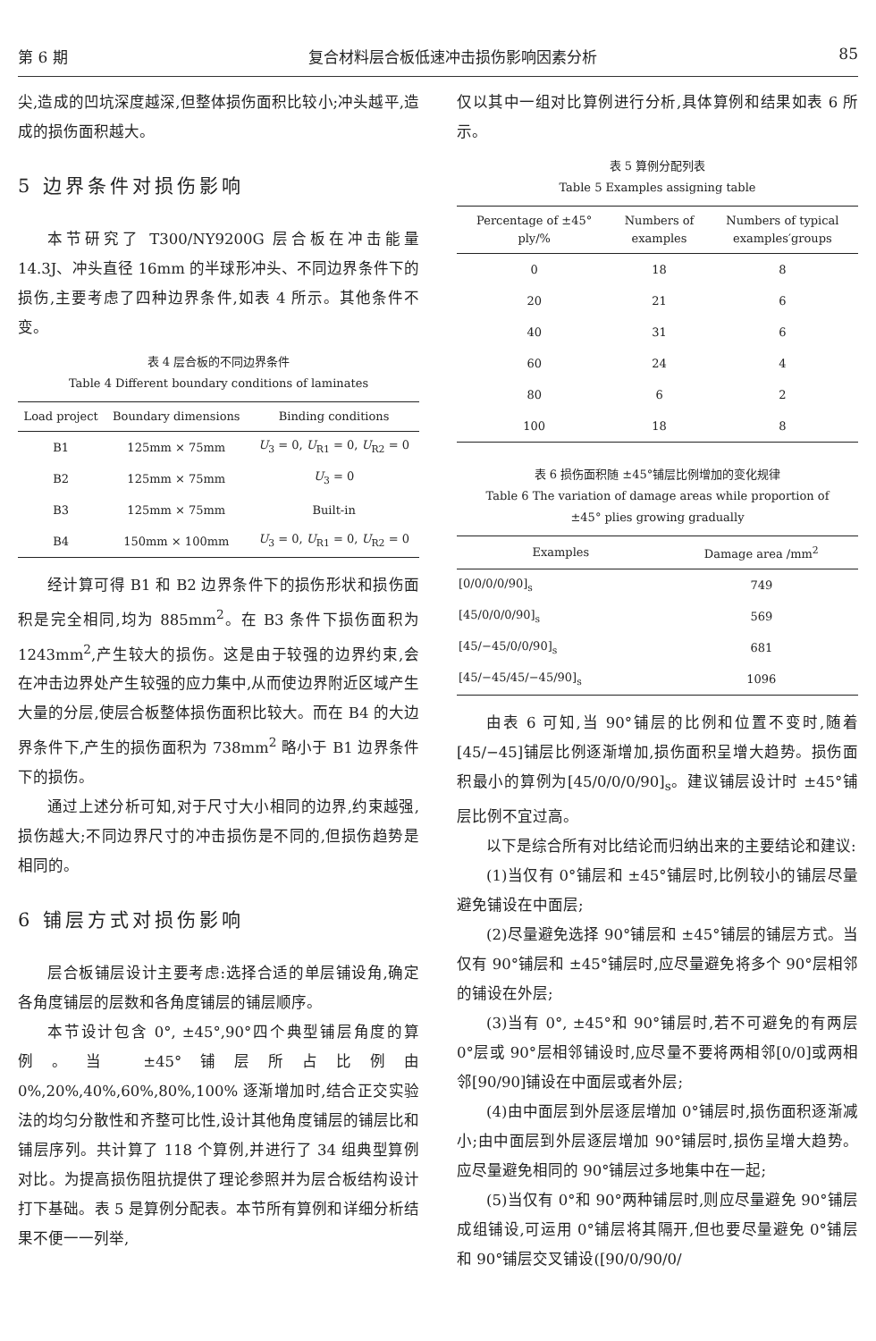第 6 期 复合材料层合板低速冲击损伤影响因素分析 85
尖,造成的凹坑深度越深,但整体损伤面积比较小;冲头越平,造成的损伤面积越大。
5 边界条件对损伤影响
本节研究了 T300/NY9200G 层合板在冲击能量 14.3J、冲头直径 16mm 的半球形冲头、不同边界条件下的损伤,主要考虑了四种边界条件,如表 4 所示。其他条件不变。
表 4 层合板的不同边界条件
Table 4 Different boundary conditions of laminates
| Load project | Boundary dimensions | Binding conditions |
| --- | --- | --- |
| B1 | 125mm × 75mm | U<sub>3</sub> = 0, U<sub>R1</sub> = 0, U<sub>R2</sub> = 0 |
| B2 | 125mm × 75mm | U<sub>3</sub> = 0 |
| B3 | 125mm × 75mm | Built-in |
| B4 | 150mm × 100mm | U<sub>3</sub> = 0, U<sub>R1</sub> = 0, U<sub>R2</sub> = 0 |
经计算可得 B1 和 B2 边界条件下的损伤形状和损伤面积是完全相同,均为 885mm<sup>2</sup>。在 B3 条件下损伤面积为 1243mm<sup>2</sup>,产生较大的损伤。这是由于较强的边界约束,会在冲击边界处产生较强的应力集中,从而使边界附近区域产生大量的分层,使层合板整体损伤面积比较大。而在 B4 的大边界条件下,产生的损伤面积为 738mm<sup>2</sup> 略小于 B1 边界条件下的损伤。
通过上述分析可知,对于尺寸大小相同的边界,约束越强,损伤越大;不同边界尺寸的冲击损伤是不同的,但损伤趋势是相同的。
6 铺层方式对损伤影响
层合板铺层设计主要考虑:选择合适的单层铺设角,确定各角度铺层的层数和各角度铺层的铺层顺序。
本节设计包含 0°, ±45°,90°四个典型铺层角度的算例。当 ±45°铺层所占比例由 0%,20%,40%,60%,80%,100% 逐渐增加时,结合正交实验法的均匀分散性和齐整可比性,设计其他角度铺层的铺层比和铺层序列。共计算了 118 个算例,并进行了 34 组典型算例对比。为提高损伤阻抗提供了理论参照并为层合板结构设计打下基础。表 5 是算例分配表。本节所有算例和详细分析结果不便一一列举,
仅以其中一组对比算例进行分析,具体算例和结果如表 6 所示。
表 5 算例分配列表
Table 5 Examples assigning table
| Percentage of ±45° ply/% | Numbers of examples | Numbers of typical examples′groups |
| --- | --- | --- |
| 0 | 18 | 8 |
| 20 | 21 | 6 |
| 40 | 31 | 6 |
| 60 | 24 | 4 |
| 80 | 6 | 2 |
| 100 | 18 | 8 |
表 6 损伤面积随 ±45°铺层比例增加的变化规律
Table 6 The variation of damage areas while proportion of
±45° plies growing gradually
| Examples | Damage area /mm<sup>2</sup> |
| --- | --- |
| [0/0/0/0/90]<sub>s</sub> | 749 |
| [45/0/0/0/90]<sub>s</sub> | 569 |
| [45/−45/0/0/90]<sub>s</sub> | 681 |
| [45/−45/45/−45/90]<sub>s</sub> | 1096 |
由表 6 可知,当 90°铺层的比例和位置不变时,随着[45/−45]铺层比例逐渐增加,损伤面积呈增大趋势。损伤面积最小的算例为[45/0/0/0/90]<sub>s</sub>。建议铺层设计时 ±45°铺层比例不宜过高。
以下是综合所有对比结论而归纳出来的主要结论和建议:
(1)当仅有 0°铺层和 ±45°铺层时,比例较小的铺层尽量避免铺设在中面层;
(2)尽量避免选择 90°铺层和 ±45°铺层的铺层方式。当仅有 90°铺层和 ±45°铺层时,应尽量避免将多个 90°层相邻的铺设在外层;
(3)当有 0°, ±45°和 90°铺层时,若不可避免的有两层 0°层或 90°层相邻铺设时,应尽量不要将两相邻[0/0]或两相邻[90/90]铺设在中面层或者外层;
(4)由中面层到外层逐层增加 0°铺层时,损伤面积逐渐减小;由中面层到外层逐层增加 90°铺层时,损伤呈增大趋势。应尽量避免相同的 90°铺层过多地集中在一起;
(5)当仅有 0°和 90°两种铺层时,则应尽量避免 90°铺层成组铺设,可运用 0°铺层将其隔开,但也要尽量避免 0°铺层和 90°铺层交叉铺设([90/0/90/0/